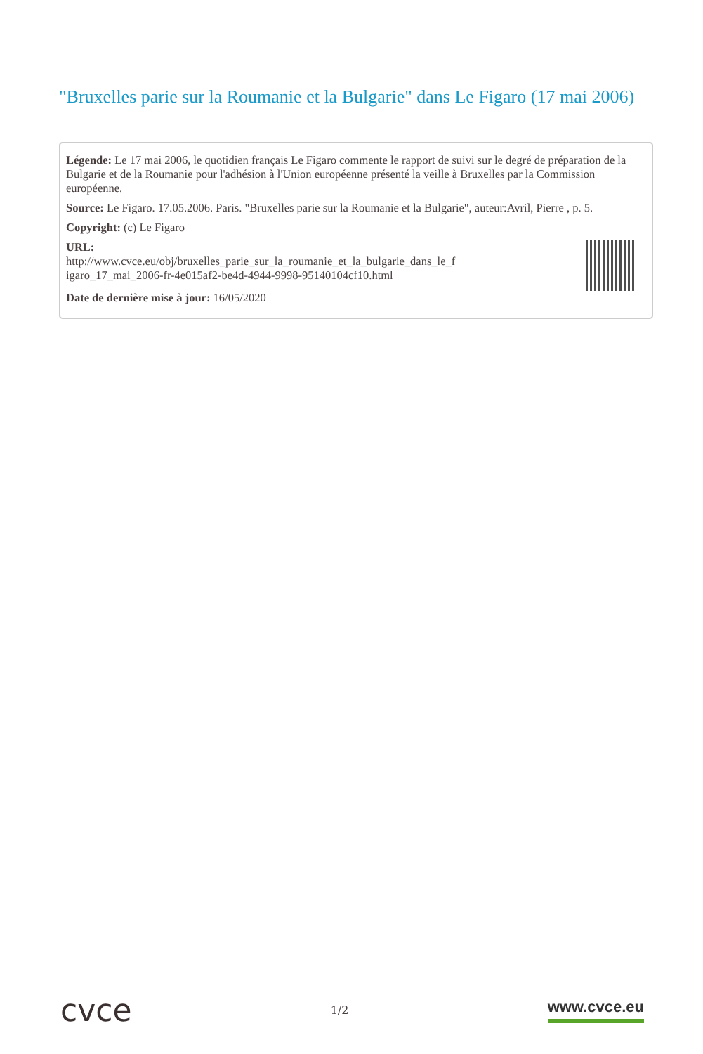"Bruxelles parie sur la Roumanie et la Bulgarie" dans Le Figaro (17 mai 2006)
Légende: Le 17 mai 2006, le quotidien français Le Figaro commente le rapport de suivi sur le degré de préparation de la Bulgarie et de la Roumanie pour l'adhésion à l'Union européenne présenté la veille à Bruxelles par la Commission européenne.
Source: Le Figaro. 17.05.2006. Paris. "Bruxelles parie sur la Roumanie et la Bulgarie", auteur:Avril, Pierre , p. 5.
Copyright: (c) Le Figaro
URL:
http://www.cvce.eu/obj/bruxelles_parie_sur_la_roumanie_et_la_bulgarie_dans_le_f
igaro_17_mai_2006-fr-4e015af2-be4d-4944-9998-95140104cf10.html
Date de dernière mise à jour: 16/05/2020
cvce
1/2
www.cvce.eu